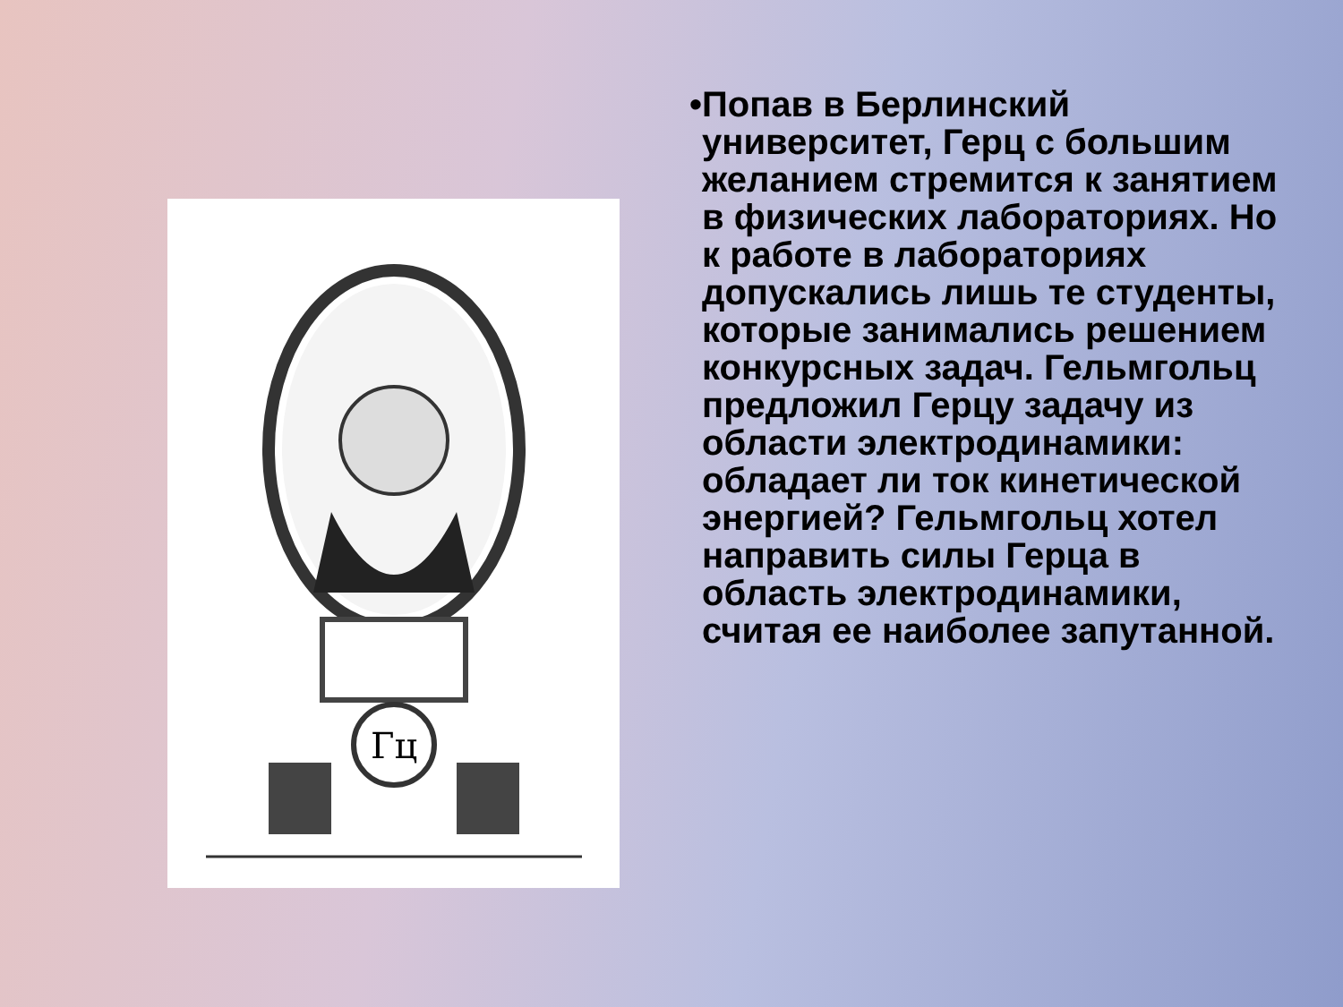Гц
• Попав в Берлинский университет, Герц с большим желанием стремится к занятием в физических лабораториях. Но к работе в лабораториях допускались лишь те студенты, которые занимались решением конкурсных задач. Гельмгольц предложил Герцу задачу из области электродинамики: обладает ли ток кинетической энергией? Гельмгольц хотел направить силы Герца в область электродинамики, считая ее наиболее запутанной.